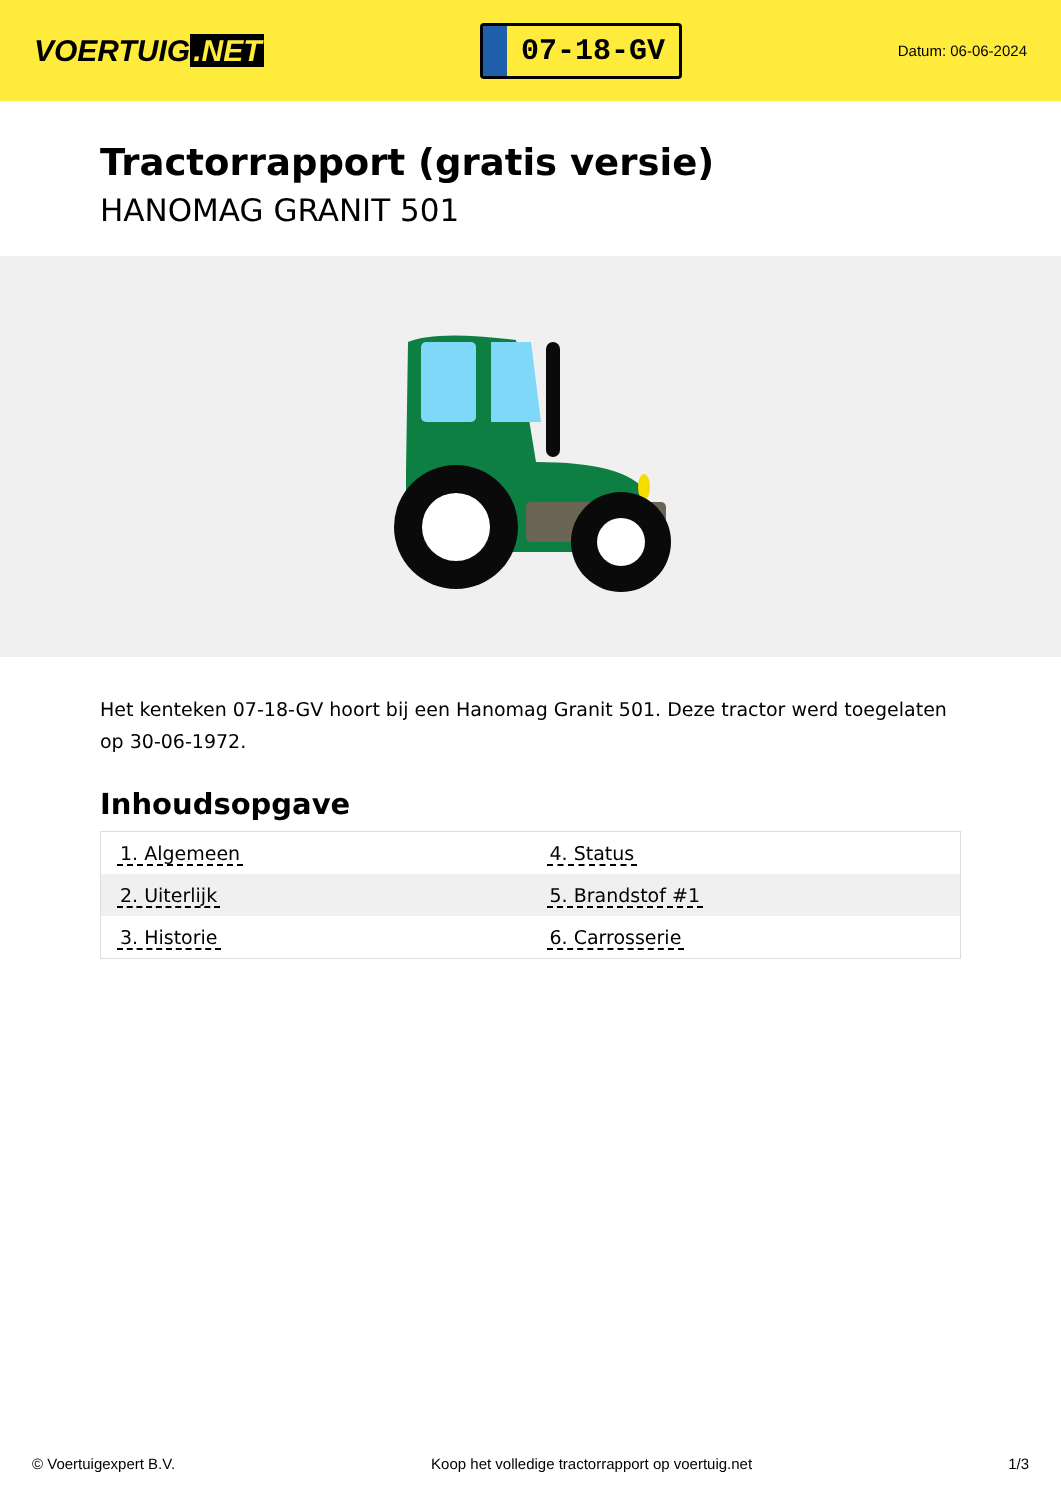VOERTUIG.NET
07-18-GV
Datum: 06-06-2024
Tractorrapport (gratis versie)
HANOMAG GRANIT 501
Het kenteken 07-18-GV hoort bij een Hanomag Granit 501. Deze tractor werd toegelaten op 30-06-1972.
Inhoudsopgave
| 1. Algemeen | 4. Status |
| 2. Uiterlijk | 5. Brandstof #1 |
| 3. Historie | 6. Carrosserie |
© Voertuigexpert B.V. Koop het volledige tractorrapport op voertuig.net
1/3